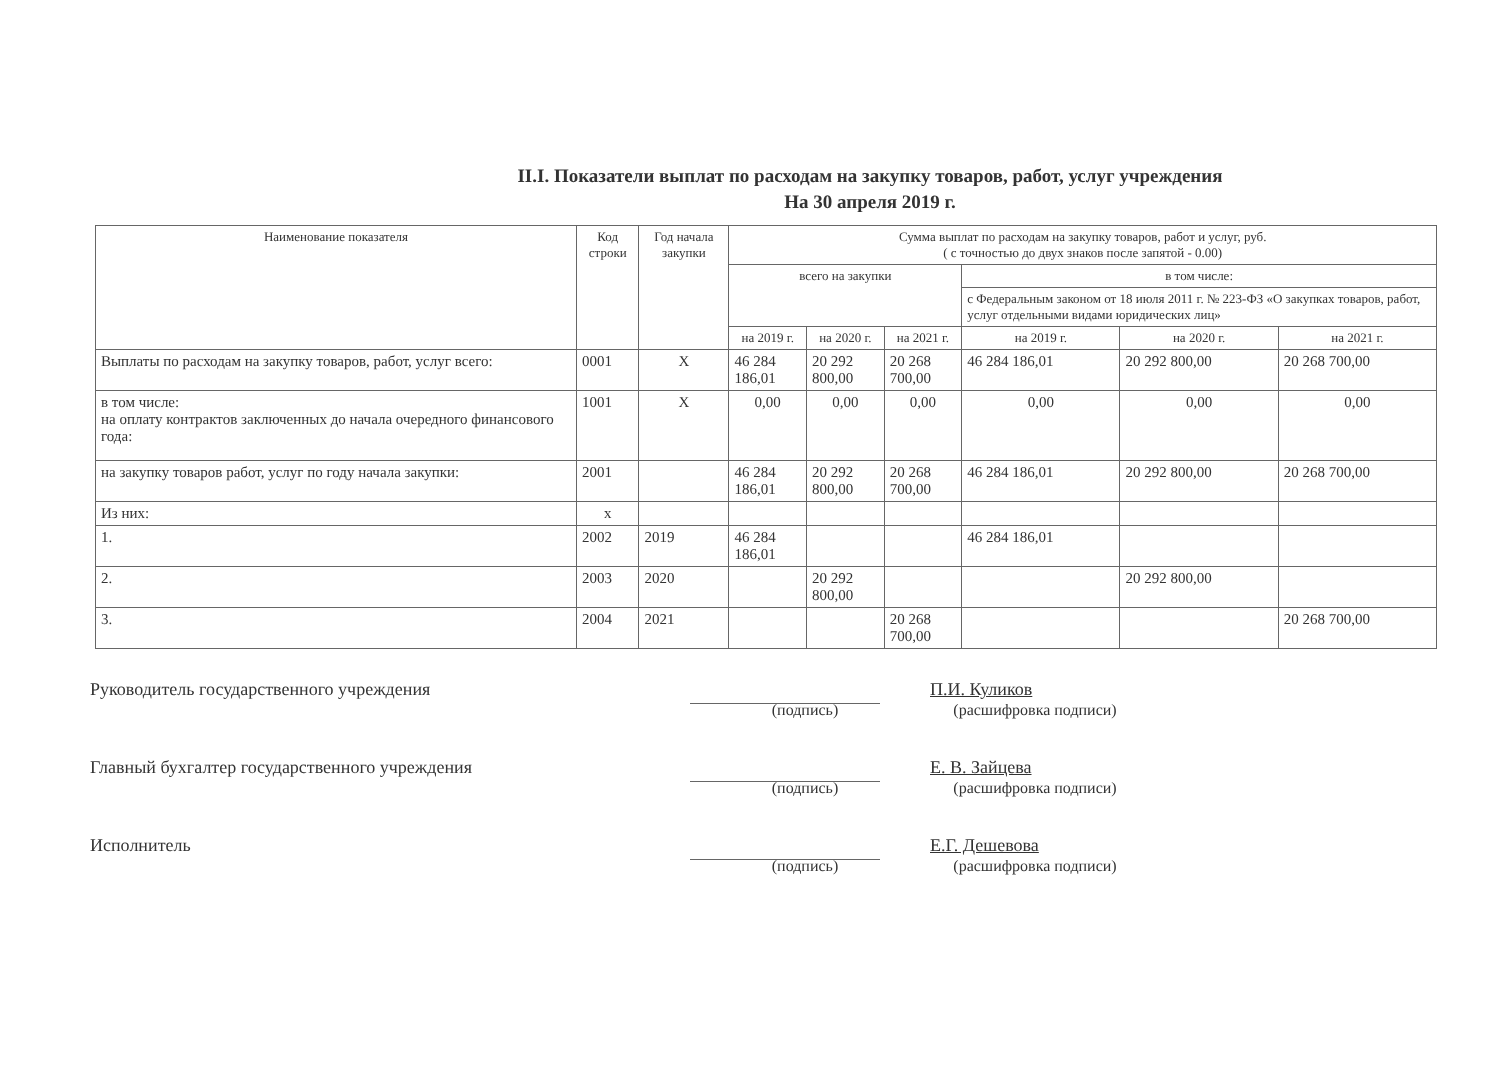II.I. Показатели выплат по расходам на закупку товаров, работ, услуг учреждения
На 30 апреля 2019 г.
| Наименование показателя | Код строки | Год начала закупки | Сумма выплат по расходам на закупку товаров, работ и услуг, руб. ( с точностью до двух знаков после запятой - 0.00) | | | | | |
| --- | --- | --- | --- | --- | --- | --- | --- | --- |
| | | | всего на закупки | | | в том числе: | | |
| | | | | | | с Федеральным законом от 18 июля 2011 г. № 223-ФЗ «О закупках товаров, работ, услуг отдельными видами юридических лиц» | | |
| | | | на 2019 г. | на 2020 г. | на 2021 г. | на 2019 г. | на 2020 г. | на 2021 г. |
| Выплаты по расходам на закупку товаров, работ, услуг всего: | 0001 | Х | 46 284 186,01 | 20 292 800,00 | 20 268 700,00 | 46 284 186,01 | 20 292 800,00 | 20 268 700,00 |
| в том числе: на оплату контрактов заключенных до начала очередного финансового года: | 1001 | Х | 0,00 | 0,00 | 0,00 | 0,00 | 0,00 | 0,00 |
| на закупку товаров работ, услуг по году начала закупки: | 2001 | | 46 284 186,01 | 20 292 800,00 | 20 268 700,00 | 46 284 186,01 | 20 292 800,00 | 20 268 700,00 |
| Из них: | х | | | | | | | |
| 1. | 2002 | 2019 | 46 284 186,01 | | | 46 284 186,01 | | |
| 2. | 2003 | 2020 | | 20 292 800,00 | | | 20 292 800,00 | |
| 3. | 2004 | 2021 | | | 20 268 700,00 | | | 20 268 700,00 |
Руководитель государственного учреждения П.И. Куликов
(подпись) (расшифровка подписи)
Главный бухгалтер государственного учреждения Е. В. Зайцева
(подпись) (расшифровка подписи)
Исполнитель Е.Г. Дешевова
(подпись) (расшифровка подписи)